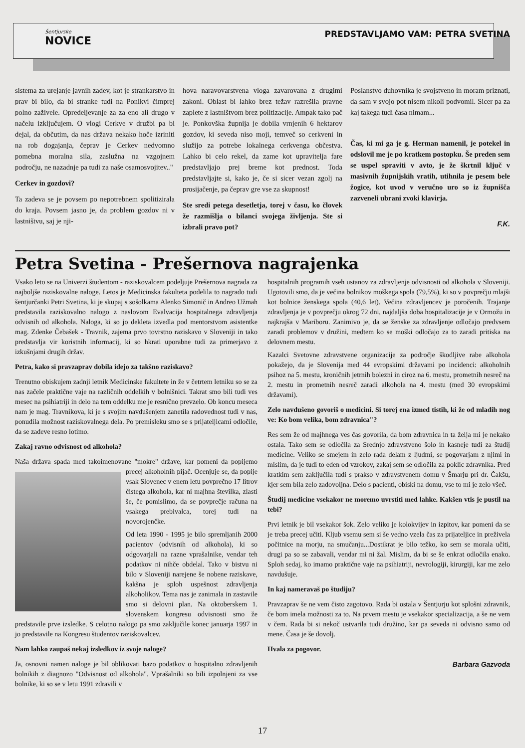Šentjurske
NOVICE
PREDSTAVLJAMO VAM: PETRA SVETINA
sistema za urejanje javnih zadev, kot je strankarstvo in prav bi bilo, da bi stranke tudi na Ponikvi čimprej polno zaživele. Opredeljevanje za za eno ali drugo v načelu izključujem. O vlogi Cerkve v družbi pa bi dejal, da občutim, da nas država nekako hoče izriniti na rob dogajanja, čeprav je Cerkev nedvomno pomebna moralna sila, zaslužna na vzgojnem področju, ne nazadnje pa tudi za naše osamosvojitev.."
Cerkev in gozdovi?
Ta zadeva se je povsem po nepotrebnem spolitizirala do kraja. Povsem jasno je, da problem gozdov ni v lastništvu, saj je nji-
hova naravovarstvena vloga zavarovana z drugimi zakoni. Oblast bi lahko brez težav razrešila pravne zaplete z lastništvom brez politizacije. Ampak tako pač je. Ponkovška župnija je dobila vrnjenih 6 hektarov gozdov, ki seveda niso moji, temveč so cerkveni in služijo za potrebe lokalnega cerkvenga občestva. Lahko bi celo rekel, da zame kot upravitelja fare predstavljajo prej breme kot prednost. Toda predstavljajte si, kako je, če si sicer vezan zgolj na prosijačenje, pa čeprav gre vse za skupnost!
Ste sredi petega desetletja, torej v času, ko človek že razmišlja o bilanci svojega življenja. Ste si izbrali pravo pot?
Poslanstvo duhovnika je svojstveno in moram priznati, da sam v svojo pot nisem nikoli podvomil. Sicer pa za kaj takega tudi časa nimam...
Čas, ki mi ga je g. Herman namenil, je potekel in odslovil me je po kratkem postopku. Še preden sem se uspel spraviti v avto, je že škrtnil ključ v masivnih župnijskih vratih, utihnila je pesem bele žogice, kot uvod v veručno uro so iz župnišča zazveneli ubrani zvoki klavirja.
F.K.
Petra Svetina - Prešernova nagrajenka
Vsako leto se na Univerzi študentom - raziskovalcem podeljuje Prešernova nagrada za najboljše raziskovalne naloge. Letos je Medicinska fakulteta podelila to nagrado tudi šentjurčanki Petri Svetina, ki je skupaj s sošolkama Alenko Simonič in Andreo Užmah predstavila raziskovalno nalogo z naslovom Evalvacija hospitalnega zdravljenja odvisnih od alkohola. Naloga, ki so jo dekleta izvedla pod mentorstvom asistentke mag. Zdenke Čebašek - Travnik, zajema prvo tovrstno raziskavo v Sloveniji in tako predstavlja vir koristnih informacij, ki so hkrati uporabne tudi za primerjavo z izkušnjami drugih držav.
Petra, kako si pravzaprav dobila idejo za takšno raziskavo?
Trenutno obiskujem zadnji letnik Medicinske fakultete in že v četrtem letniku so se za nas začele praktične vaje na različnih oddelkih v bolnišnici. Takrat smo bili tudi ves mesec na psihiatriji in delo na tem oddelku me je resnično prevzelo. Ob koncu meseca nam je mag. Travnikova, ki je s svojim navdušenjem zanetila radovednost tudi v nas, ponudila možnost raziskovalnega dela. Po premisleku smo se s prijateljicami odločile, da se zadeve resno lotimo.
Zakaj ravno odvisnost od alkohola?
Naša država spada med takoimenovane "mokre" države, kar pomeni da popijemo precej alkoholnih pijač. Ocenjuje se, da popije vsak Slovenec v enem letu povprečno 17 litrov čistega alkohola, kar ni majhna številka, zlasti še, če pomislimo, da se povprečje računa na vsakega prebivalca, torej tudi na novorojenčke.
Od leta 1990 - 1995 je bilo spremljanih 2000 pacientov (odvisnih od alkohola), ki so odgovarjali na razne vprašalnike, vendar teh podatkov ni nihče obdelal. Tako v bistvu ni bilo v Sloveniji narejene še nobene raziskave, kakšna je sploh uspešnost zdravljenja alkoholikov. Tema nas je zanimala in zastavile smo si delovni plan. Na oktoberskem 1. slovenskem kongresu odvisnosti smo že predstavile prve izsledke. S celotno nalogo pa smo zaključile konec januarja 1997 in jo predstavile na Kongresu študentov raziskovalcev.
Nam lahko zaupaš nekaj izsledkov iz svoje naloge?
Ja, osnovni namen naloge je bil oblikovati bazo podatkov o hospitalno zdravljenih bolnikih z diagnozo "Odvisnost od alkohola". Vprašalniki so bili izpolnjeni za vse bolnike, ki so se v letu 1991 zdravili v
hospitalnih programih vseh ustanov za zdravljenje odvisnosti od alkohola v Sloveniji. Ugotovili smo, da je večina bolnikov moškega spola (79,5%), ki so v povprečju mlajši kot bolnice ženskega spola (40,6 let). Večina zdravljencev je poročenih. Trajanje zdravljenja je v povprečju okrog 72 dni, najdaljša doba hospitalizacije je v Ormožu in najkrajša v Mariboru. Zanimivo je, da se ženske za zdravljenje odločajo predvsem zaradi problemov v družini, medtem ko se moški odločajo za to zaradi pritiska na delovnem mestu.
Kazalci Svetovne zdravstvene organizacije za področje škodljive rabe alkohola pokažejo, da je Slovenija med 44 evropskimi državami po incidenci: alkoholnih psihoz na 5. mestu, kroničnih jetrnih bolezni in ciroz na 6. mestu, prometnih nesreč na 2. mestu in prometnih nesreč zaradi alkohola na 4. mestu (med 30 evropskimi državami).
Zelo navdušeno govoriš o medicini. Si torej ena izmed tistih, ki že od mladih nog ve: Ko bom velika, bom zdravnica"?
Res sem že od majhnega ves čas govorila, da bom zdravnica in ta želja mi je nekako ostala. Tako sem se odločila za Srednjo zdravstveno šolo in kasneje tudi za študij medicine. Veliko se smejem in zelo rada delam z ljudmi, se pogovarjam z njimi in mislim, da je tudi to eden od vzrokov, zakaj sem se odločila za poklic zdravnika. Pred kratkim sem zaključila tudi s prakso v zdravstvenem domu v Šmarju pri dr. Čakšu, kjer sem bila zelo zadovoljna. Delo s pacienti, obiski na domu, vse to mi je zelo všeč.
Študij medicine vsekakor ne moremo uvrstiti med lahke. Kakšen vtis je pustil na tebi?
Prvi letnik je bil vsekakor šok. Zelo veliko je kolokvijev in izpitov, kar pomeni da se je treba precej učiti. Kljub vsemu sem si še vedno vzela čas za prijateljice in preživela počitnice na morju, na smučanju...Dostikrat je bilo težko, ko sem se morala učiti, drugi pa so se zabavali, vendar mi ni žal. Mislim, da bi se še enkrat odločila enako. Sploh sedaj, ko imamo praktične vaje na psihiatriji, nevrologiji, kirurgiji, kar me zelo navdušuje.
In kaj nameravaš po študiju?
Pravzaprav še ne vem čisto zagotovo. Rada bi ostala v Šentjurju kot splošni zdravnik, če bom imela možnosti za to. Na prvem mestu je vsekakor specializacija, a še ne vem v čem. Rada bi si nekoč ustvarila tudi družino, kar pa seveda ni odvisno samo od mene. Časa je še dovolj.
Hvala za pogovor.
Barbara Gazvoda
17